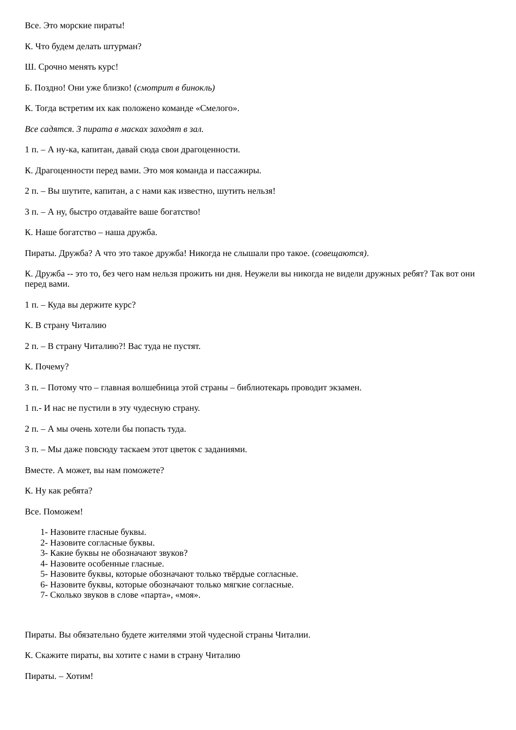Все. Это морские пираты!
К. Что будем делать штурман?
Ш. Срочно менять курс!
Б. Поздно! Они уже близко! (смотрит в бинокль)
К. Тогда встретим их как положено команде «Смелого».
Все садятся. 3 пирата в масках заходят в зал.
1 п. – А ну-ка, капитан, давай сюда свои драгоценности.
К. Драгоценности перед вами. Это моя команда и пассажиры.
2 п. – Вы шутите, капитан, а с нами как известно, шутить нельзя!
3 п. – А ну, быстро отдавайте ваше богатство!
К. Наше богатство – наша дружба.
Пираты. Дружба? А что это такое дружба! Никогда не слышали про такое. (совещаются).
К. Дружба -- это то, без чего нам нельзя прожить ни дня. Неужели вы никогда не видели дружных ребят? Так вот они перед вами.
1 п. – Куда вы держите курс?
К. В страну Читалию
2 п. – В страну Читалию?! Вас туда не пустят.
К. Почему?
3 п. – Потому что – главная волшебница этой страны – библиотекарь проводит экзамен.
1 п.- И нас не пустили в эту чудесную страну.
2 п. – А мы очень хотели бы попасть туда.
3 п. – Мы даже повсюду таскаем этот цветок с заданиями.
Вместе. А может, вы нам поможете?
К. Ну как ребята?
Все. Поможем!
1- Назовите гласные буквы.
2- Назовите согласные буквы.
3- Какие буквы не обозначают звуков?
4- Назовите особенные гласные.
5- Назовите буквы, которые обозначают только твёрдые согласные.
6- Назовите буквы, которые обозначают только мягкие согласные.
7- Сколько звуков в слове «парта», «моя».
Пираты. Вы обязательно будете жителями этой чудесной страны Читалии.
К. Скажите пираты, вы хотите с нами в страну Читалию
Пираты. – Хотим!